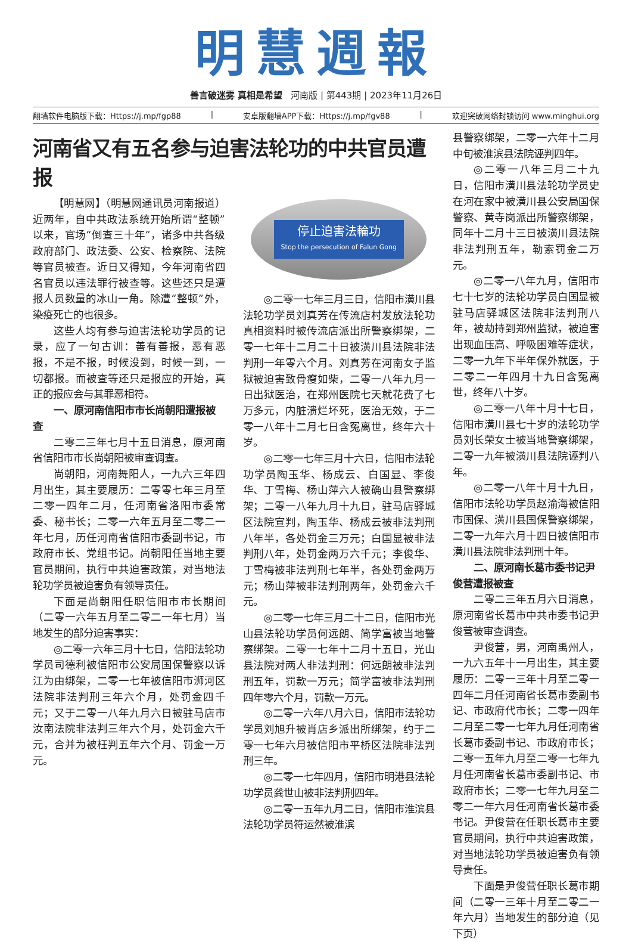明慧週報
善言破迷雾 真相是希望 河南版 | 第443期 | 2023年11月26日
翻墙软件电脑版下载：Https://j.mp/fgp88 | 安卓版翻墙APP下载：Https://j.mp/fgv88 | 欢迎突破网络封锁访问 www.minghui.org
河南省又有五名参与迫害法轮功的中共官员遭报
【明慧网】（明慧网通讯员河南报道）近两年，自中共政法系统开始所谓“整顿”以来，官场“倒查三十年”，诸多中共各级政府部门、政法委、公安、检察院、法院等官员被查。近日又得知，今年河南省四名官员以违法罪行被查等。这些还只是遭报人员数量的冰山一角。除遭“整顿”外，染疫死亡的也很多。
这些人均有参与迫害法轮功学员的记录，应了一句古训：善有善报，恶有恶报，不是不报，时候没到，时候一到，一切都报。而被查等还只是报应的开始，真正的报应会与其罪恶相符。
一、原河南信阳市市长尚朝阳遭报被查
二零二三年七月十五日消息，原河南省信阳市市长尚朝阳被审查调查。
尚朝阳，河南舞阳人，一九六三年四月出生，其主要履历：二零零七年三月至二零一四年二月，任河南省洛阳市委常委、秘书长；二零一六年五月至二零二一年七月，历任河南省信阳市委副书记，市政府市长、党组书记。尚朝阳任当地主要官员期间，执行中共迫害政策，对当地法轮功学员被迫害负有领导责任。
下面是尚朝阳任职信阳市市长期间（二零一六年五月至二零二一年七月）当地发生的部分迫害事实：
◎二零一六年三月十七日，信阳法轮功学员司德利被信阳市公安局国保警察以诉江为由绑架，二零一七年被信阳市浉河区法院非法判刑三年六个月，处罚金四千元；又于二零一八年九月六日被驻马店市汝南法院非法判三年六个月，处罚金六千元，合并为被枉判五年六个月、罚金一万元。
停止迫害法輪功
Stop the persecution of Falun Gong
◎二零一七年三月三日，信阳市潢川县法轮功学员刘真芳在传流店村发放法轮功真相资料时被传流店派出所警察绑架，二零一七年十二月二十日被潢川县法院非法判刑一年零六个月。刘真芳在河南女子监狱被迫害致骨瘦如柴，二零一八年九月一日出狱医治，在郑州医院七天就花费了七万多元，内脏溃烂坏死，医治无效，于二零一八年十二月七日含冤离世，终年六十岁。
◎二零一七年三月十六日，信阳市法轮功学员陶玉华、杨成云、白国显、李俊华、丁雪梅、杨山萍六人被确山县警察绑架；二零一八年九月十九日，驻马店驿城区法院宣判，陶玉华、杨成云被非法判刑八年半，各处罚金三万元；白国显被非法判刑八年，处罚金两万六千元；李俊华、丁雪梅被非法判刑七年半，各处罚金两万元；杨山萍被非法判刑两年，处罚金六千元。
◎二零一七年三月二十二日，信阳市光山县法轮功学员何远朗、简学富被当地警察绑架。二零一七年十二月十五日，光山县法院对两人非法判刑：何远朗被非法判刑五年，罚款一万元；简学富被非法判刑四年零六个月，罚款一万元。
◎二零一六年八月六日，信阳市法轮功学员刘旭升被肖店乡派出所绑架，约于二零一七年六月被信阳市平桥区法院非法判刑三年。
◎二零一七年四月，信阳市明港县法轮功学员龚世山被非法判刑四年。
◎二零一五年九月二日，信阳市淮滨县法轮功学员符运然被淮滨
县警察绑架，二零一六年十二月中旬被淮滨县法院诬判四年。
◎二零一八年三月二十九日，信阳市潢川县法轮功学员史在河在家中被潢川县公安局国保警察、黄寺岗派出所警察绑架，同年十二月十三日被潢川县法院非法判刑五年，勒索罚金二万元。
◎二零一八年九月，信阳市七十七岁的法轮功学员白国显被驻马店驿城区法院非法判刑八年，被劫持到郑州监狱，被迫害出现血压高、呼吸困难等症状，二零一九年下半年保外就医，于二零二一年四月十九日含冤离世，终年八十岁。
◎二零一八年十月十七日，信阳市潢川县七十岁的法轮功学员刘长荣女士被当地警察绑架，二零一九年被潢川县法院诬判八年。
◎二零一八年十月十九日，信阳市法轮功学员赵渝海被信阳市国保、潢川县国保警察绑架，二零一九年六月十四日被信阳市潢川县法院非法判刑十年。
二、原河南长葛市委书记尹俊营遭报被查
二零二三年五月六日消息，原河南省长葛市中共市委书记尹俊营被审查调查。
尹俊营，男，河南禹州人，一九六五年十一月出生，其主要履历：二零一三年十月至二零一四年二月任河南省长葛市委副书记、市政府代市长；二零一四年二月至二零一七年九月任河南省长葛市委副书记、市政府市长；二零一五年九月至二零一七年九月任河南省长葛市委副书记、市政府市长；二零一七年九月至二零二一年六月任河南省长葛市委书记。尹俊营在任职长葛市主要官员期间，执行中共迫害政策，对当地法轮功学员被迫害负有领导责任。
下面是尹俊营任职长葛市期间（二零一三年十月至二零二一年六月）当地发生的部分迫（见下页）